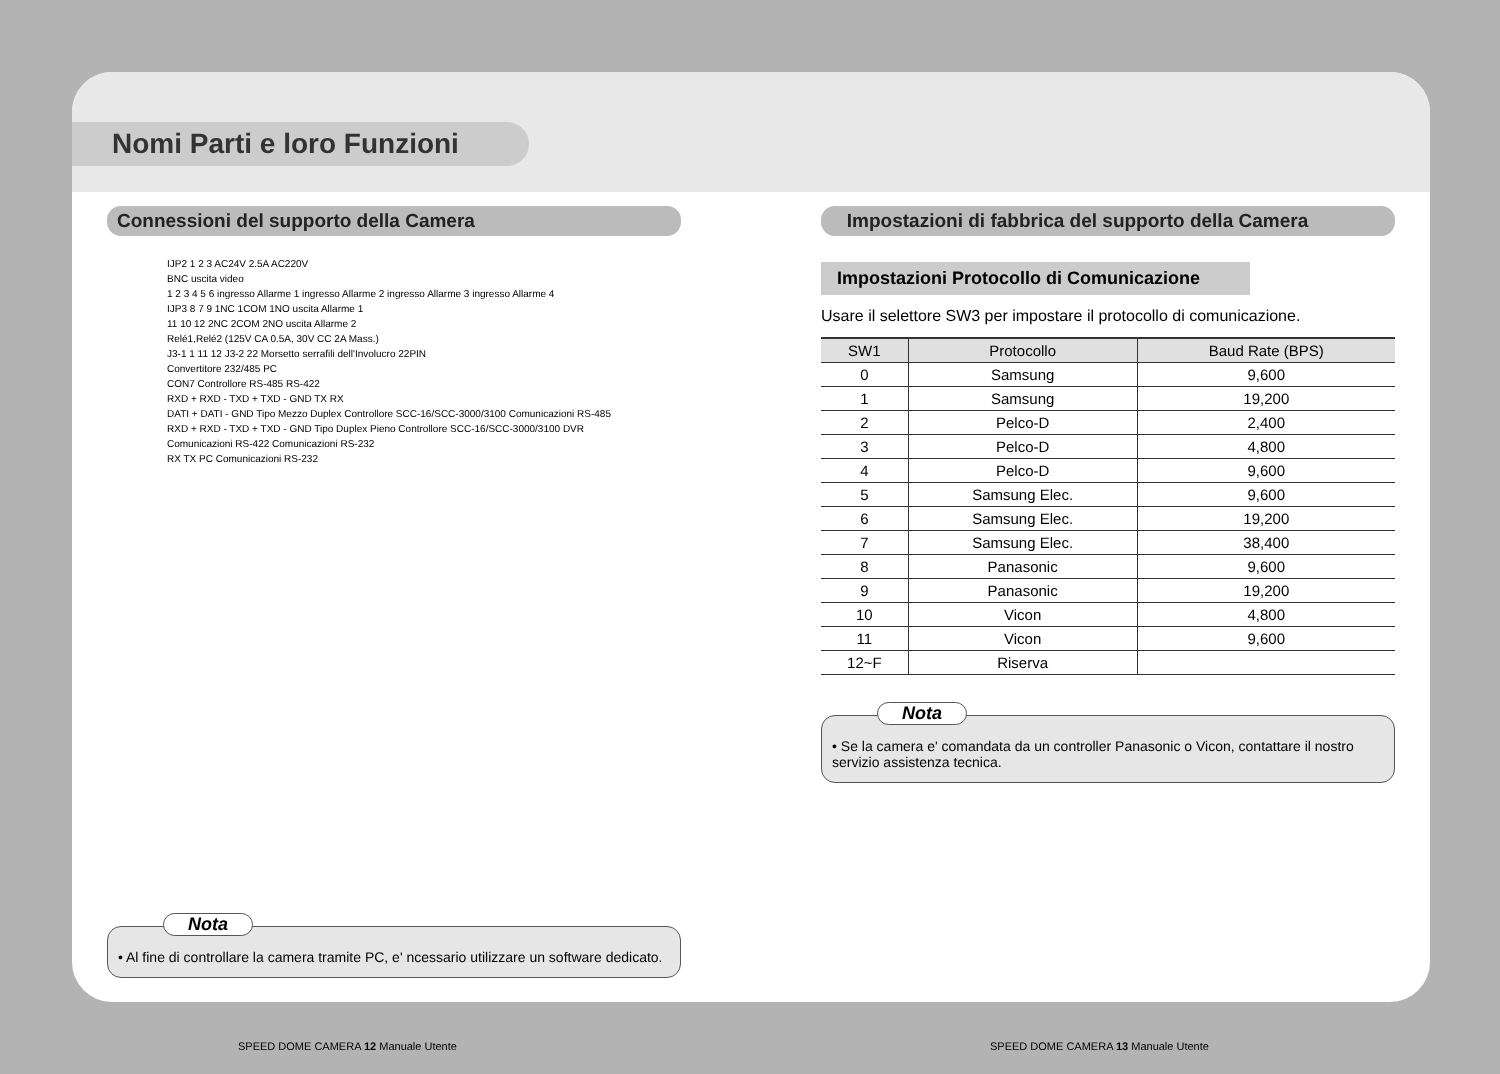Nomi Parti e loro Funzioni
Connessioni del supporto della Camera
IJP2 1 2 3 AC24V 2.5A AC220V
BNC uscita video
1 2 3 4 5 6 ingresso Allarme 1 ingresso Allarme 2 ingresso Allarme 3 ingresso Allarme 4
IJP3 8 7 9 1NC 1COM 1NO uscita Allarme 1
11 10 12 2NC 2COM 2NO uscita Allarme 2
Relé1,Relé2 (125V CA 0.5A, 30V CC 2A Mass.)
J3-1 1 11 12 J3-2 22 Morsetto serrafili dell'Involucro 22PIN
Convertitore 232/485 PC
CON7 Controllore RS-485 RS-422
RXD + RXD - TXD + TXD - GND TX RX
DATI + DATI - GND Tipo Mezzo Duplex Controllore SCC-16/SCC-3000/3100 Comunicazioni RS-485
RXD + RXD - TXD + TXD - GND Tipo Duplex Pieno Controllore SCC-16/SCC-3000/3100 DVR Comunicazioni RS-422 Comunicazioni RS-232
RX TX PC Comunicazioni RS-232
Nota
• Al fine di controllare la camera tramite PC, e' ncessario utilizzare un software dedicato.
Impostazioni di fabbrica del supporto della Camera
Impostazioni Protocollo di Comunicazione
Usare il selettore SW3 per impostare il protocollo di comunicazione.
| SW1 | Protocollo | Baud Rate (BPS) |
| --- | --- | --- |
| 0 | Samsung | 9,600 |
| 1 | Samsung | 19,200 |
| 2 | Pelco-D | 2,400 |
| 3 | Pelco-D | 4,800 |
| 4 | Pelco-D | 9,600 |
| 5 | Samsung Elec. | 9,600 |
| 6 | Samsung Elec. | 19,200 |
| 7 | Samsung Elec. | 38,400 |
| 8 | Panasonic | 9,600 |
| 9 | Panasonic | 19,200 |
| 10 | Vicon | 4,800 |
| 11 | Vicon | 9,600 |
| 12~F | Riserva | |
Nota
• Se la camera e' comandata da un controller Panasonic o Vicon, contattare il nostro servizio assistenza tecnica.
SPEED DOME CAMERA 12 Manuale Utente
SPEED DOME CAMERA 13 Manuale Utente